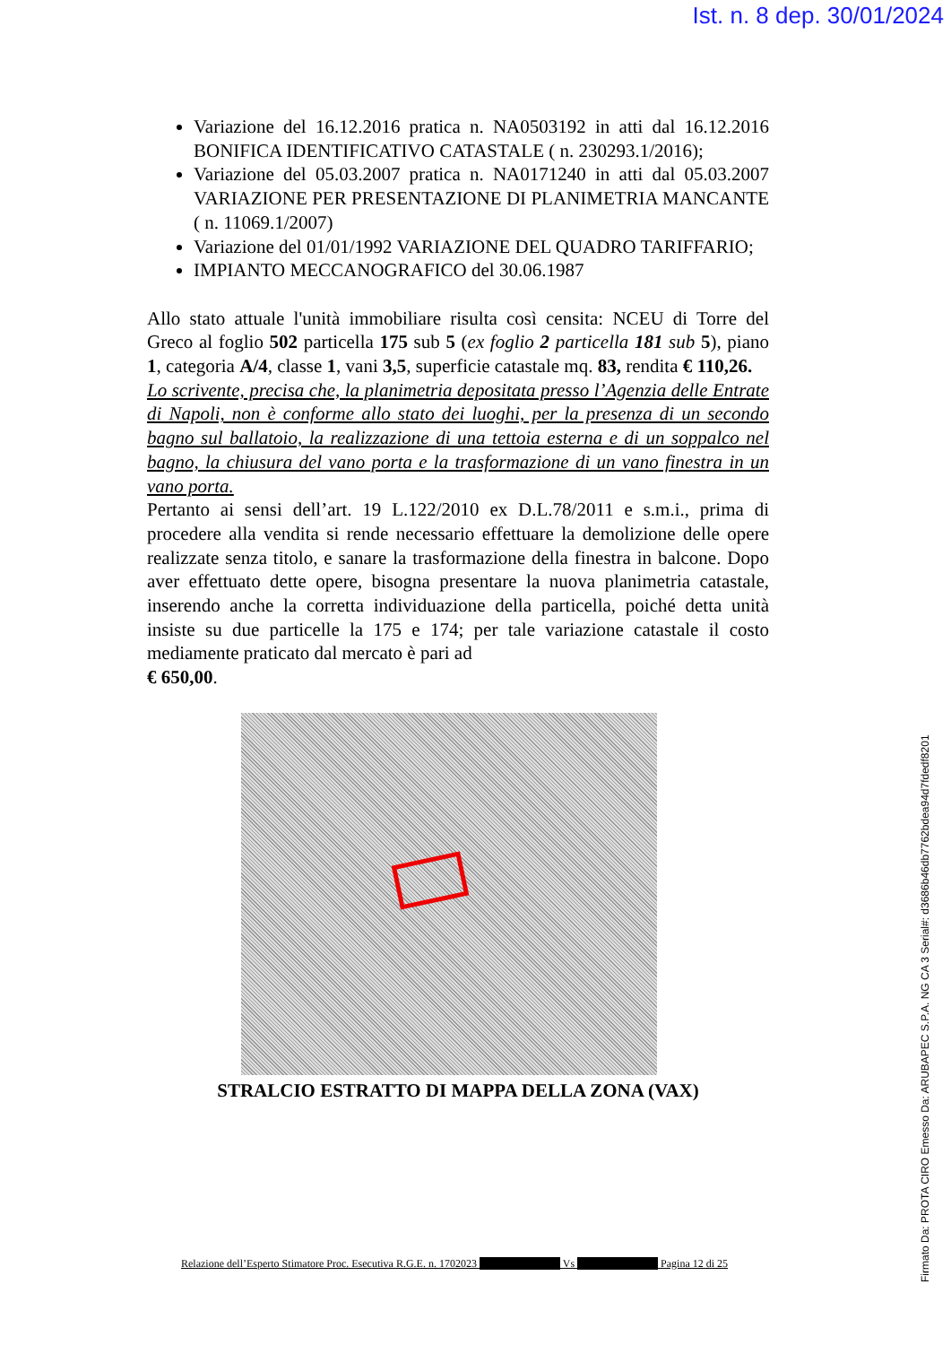Ist. n. 8 dep. 30/01/2024
Variazione del 16.12.2016 pratica n. NA0503192 in atti dal 16.12.2016 BONIFICA IDENTIFICATIVO CATASTALE ( n. 230293.1/2016);
Variazione del 05.03.2007 pratica n. NA0171240 in atti dal 05.03.2007 VARIAZIONE PER PRESENTAZIONE DI PLANIMETRIA MANCANTE ( n. 11069.1/2007)
Variazione del 01/01/1992 VARIAZIONE DEL QUADRO TARIFFARIO;
IMPIANTO MECCANOGRAFICO del 30.06.1987
Allo stato attuale l'unità immobiliare risulta così censita: NCEU di Torre del Greco al foglio 502 particella 175 sub 5 (ex foglio 2 particella 181 sub 5), piano 1, categoria A/4, classe 1, vani 3,5, superficie catastale mq. 83, rendita € 110,26.
Lo scrivente, precisa che, la planimetria depositata presso l’Agenzia delle Entrate di Napoli, non è conforme allo stato dei luoghi, per la presenza di un secondo bagno sul ballatoio, la realizzazione di una tettoia esterna e di un soppalco nel bagno, la chiusura del vano porta e la trasformazione di un vano finestra in un vano porta.
Pertanto ai sensi dell’art. 19 L.122/2010 ex D.L.78/2011 e s.m.i., prima di procedere alla vendita si rende necessario effettuare la demolizione delle opere realizzate senza titolo, e sanare la trasformazione della finestra in balcone. Dopo aver effettuato dette opere, bisogna presentare la nuova planimetria catastale, inserendo anche la corretta individuazione della particella, poiché detta unità insiste su due particelle la 175 e 174; per tale variazione catastale il costo mediamente praticato dal mercato è pari ad
€ 650,00.
STRALCIO ESTRATTO DI MAPPA DELLA ZONA (VAX)
Relazione dell’Esperto Stimatore Proc. Esecutiva R.G.E. n. 1702023 Vs Pagina 12 di 25
Firmato Da: PROTA CIRO Emesso Da: ARUBAPEC S.P.A. NG CA 3 Serial#: d3686b46db7762bdea94d7fdedf8201